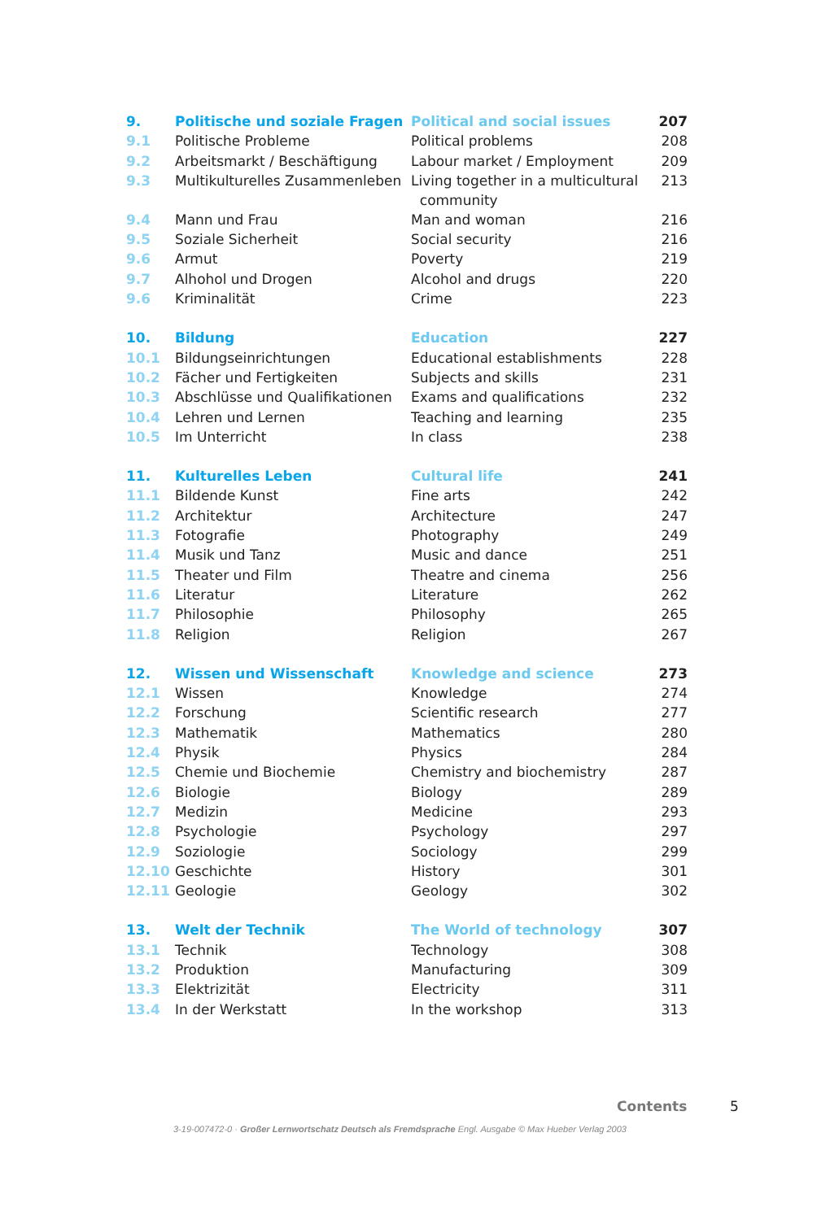| 9. | Politische und soziale Fragen | Political and social issues | 207 |
| 9.1 | Politische Probleme | Political problems | 208 |
| 9.2 | Arbeitsmarkt / Beschäftigung | Labour market / Employment | 209 |
| 9.3 | Multikulturelles Zusammenleben | Living together in a multicultural community | 213 |
| 9.4 | Mann und Frau | Man and woman | 216 |
| 9.5 | Soziale Sicherheit | Social security | 216 |
| 9.6 | Armut | Poverty | 219 |
| 9.7 | Alhohol und Drogen | Alcohol and drugs | 220 |
| 9.6 | Kriminalität | Crime | 223 |
| 10. | Bildung | Education | 227 |
| 10.1 | Bildungseinrichtungen | Educational establishments | 228 |
| 10.2 | Fächer und Fertigkeiten | Subjects and skills | 231 |
| 10.3 | Abschlüsse und Qualifikationen | Exams and qualifications | 232 |
| 10.4 | Lehren und Lernen | Teaching and learning | 235 |
| 10.5 | Im Unterricht | In class | 238 |
| 11. | Kulturelles Leben | Cultural life | 241 |
| 11.1 | Bildende Kunst | Fine arts | 242 |
| 11.2 | Architektur | Architecture | 247 |
| 11.3 | Fotografie | Photography | 249 |
| 11.4 | Musik und Tanz | Music and dance | 251 |
| 11.5 | Theater und Film | Theatre and cinema | 256 |
| 11.6 | Literatur | Literature | 262 |
| 11.7 | Philosophie | Philosophy | 265 |
| 11.8 | Religion | Religion | 267 |
| 12. | Wissen und Wissenschaft | Knowledge and science | 273 |
| 12.1 | Wissen | Knowledge | 274 |
| 12.2 | Forschung | Scientific research | 277 |
| 12.3 | Mathematik | Mathematics | 280 |
| 12.4 | Physik | Physics | 284 |
| 12.5 | Chemie und Biochemie | Chemistry and biochemistry | 287 |
| 12.6 | Biologie | Biology | 289 |
| 12.7 | Medizin | Medicine | 293 |
| 12.8 | Psychologie | Psychology | 297 |
| 12.9 | Soziologie | Sociology | 299 |
| 12.10 | Geschichte | History | 301 |
| 12.11 | Geologie | Geology | 302 |
| 13. | Welt der Technik | The World of technology | 307 |
| 13.1 | Technik | Technology | 308 |
| 13.2 | Produktion | Manufacturing | 309 |
| 13.3 | Elektrizität | Electricity | 311 |
| 13.4 | In der Werkstatt | In the workshop | 313 |
Contents 5
3-19-007472-0 · Großer Lernwortschatz Deutsch als Fremdsprache Engl. Ausgabe © Max Hueber Verlag 2003